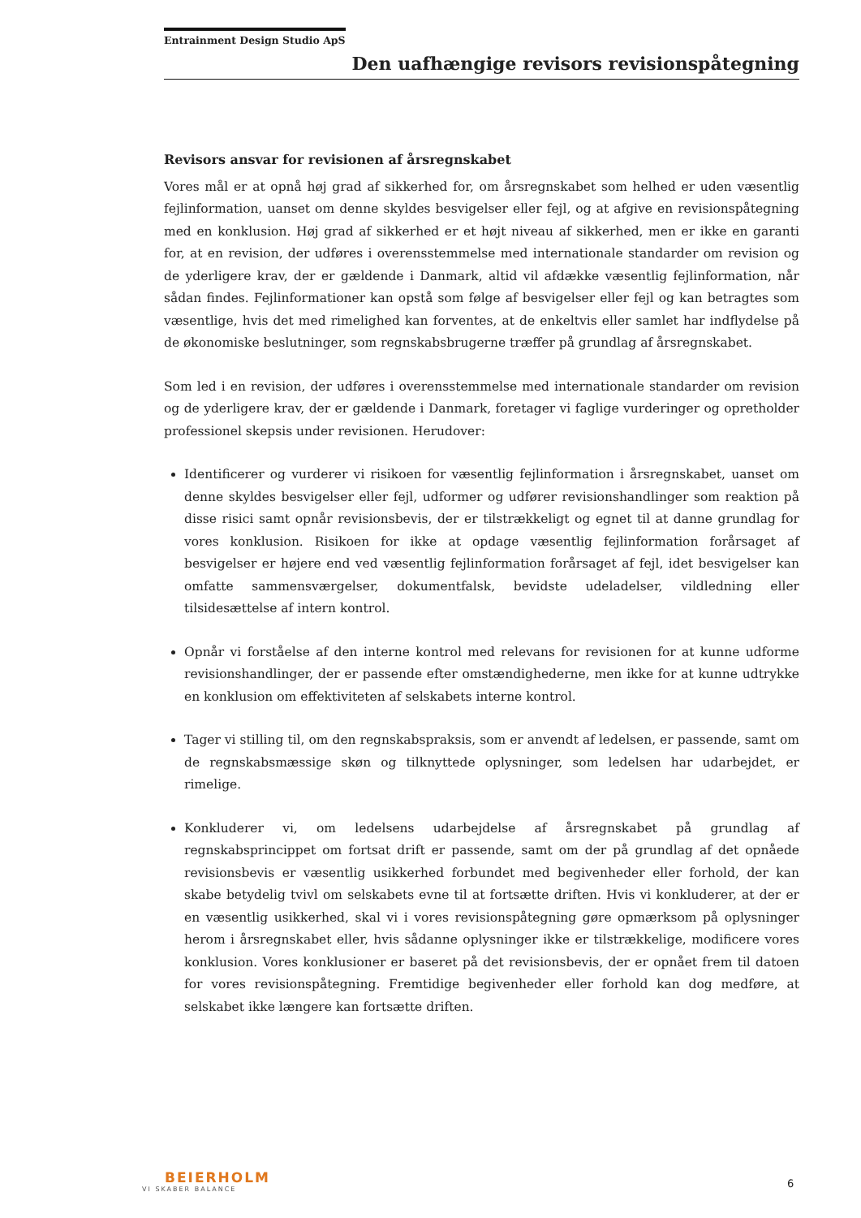Entrainment Design Studio ApS
Den uafhængige revisors revisionspåtegning
Revisors ansvar for revisionen af årsregnskabet
Vores mål er at opnå høj grad af sikkerhed for, om årsregnskabet som helhed er uden væsentlig fejlinformation, uanset om denne skyldes besvigelser eller fejl, og at afgive en revisionspåtegning med en konklusion. Høj grad af sikkerhed er et højt niveau af sikkerhed, men er ikke en garanti for, at en revision, der udføres i overensstemmelse med internationale standarder om revision og de yderligere krav, der er gældende i Danmark, altid vil afdække væsentlig fejlinformation, når sådan findes. Fejlinformationer kan opstå som følge af besvigelser eller fejl og kan betragtes som væsentlige, hvis det med rimelighed kan forventes, at de enkeltvis eller samlet har indflydelse på de økonomiske beslutninger, som regnskabsbrugerne træffer på grundlag af årsregnskabet.
Som led i en revision, der udføres i overensstemmelse med internationale standarder om revision og de yderligere krav, der er gældende i Danmark, foretager vi faglige vurderinger og opretholder professionel skepsis under revisionen. Herudover:
Identificerer og vurderer vi risikoen for væsentlig fejlinformation i årsregnskabet, uanset om denne skyldes besvigelser eller fejl, udformer og udfører revisionshandlinger som reaktion på disse risici samt opnår revisionsbevis, der er tilstrækkeligt og egnet til at danne grundlag for vores konklusion. Risikoen for ikke at opdage væsentlig fejlinformation forårsaget af besvigelser er højere end ved væsentlig fejlinformation forårsaget af fejl, idet besvigelser kan omfatte sammensværgelser, dokumentfalsk, bevidste udeladelser, vildledning eller tilsidesættelse af intern kontrol.
Opnår vi forståelse af den interne kontrol med relevans for revisionen for at kunne udforme revisionshandlinger, der er passende efter omstændighederne, men ikke for at kunne udtrykke en konklusion om effektiviteten af selskabets interne kontrol.
Tager vi stilling til, om den regnskabspraksis, som er anvendt af ledelsen, er passende, samt om de regnskabsmæssige skøn og tilknyttede oplysninger, som ledelsen har udarbejdet, er rimelige.
Konkluderer vi, om ledelsens udarbejdelse af årsregnskabet på grundlag af regnskabsprincippet om fortsat drift er passende, samt om der på grundlag af det opnåede revisionsbevis er væsentlig usikkerhed forbundet med begivenheder eller forhold, der kan skabe betydelig tvivl om selskabets evne til at fortsætte driften. Hvis vi konkluderer, at der er en væsentlig usikkerhed, skal vi i vores revisionspåtegning gøre opmærksom på oplysninger herom i årsregnskabet eller, hvis sådanne oplysninger ikke er tilstrækkelige, modificere vores konklusion. Vores konklusioner er baseret på det revisionsbevis, der er opnået frem til datoen for vores revisionspåtegning. Fremtidige begivenheder eller forhold kan dog medføre, at selskabet ikke længere kan fortsætte driften.
BEIERHOLM
VI SKABER BALANCE
6